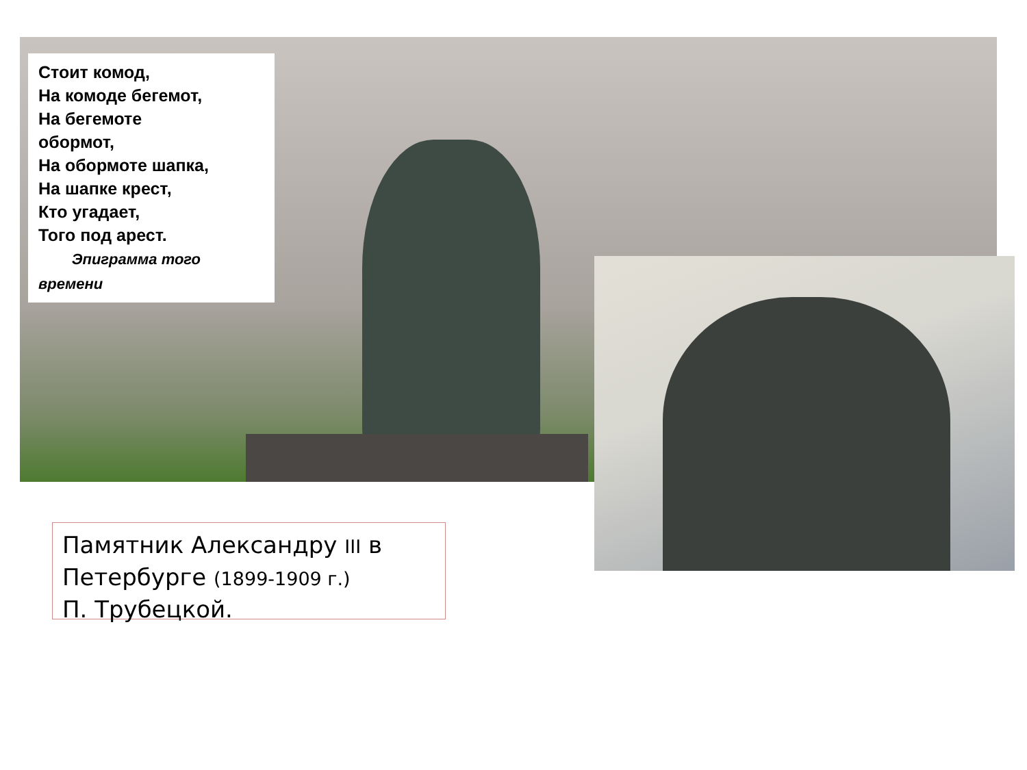Стоит комод,
На комоде бегемот,
На бегемоте
обормот,
На обормоте шапка,
На шапке крест,
Кто угадает,
Того под арест.
Эпиграмма того времени
Памятник Александру III в Петербурге (1899-1909 г.)
П. Трубецкой.